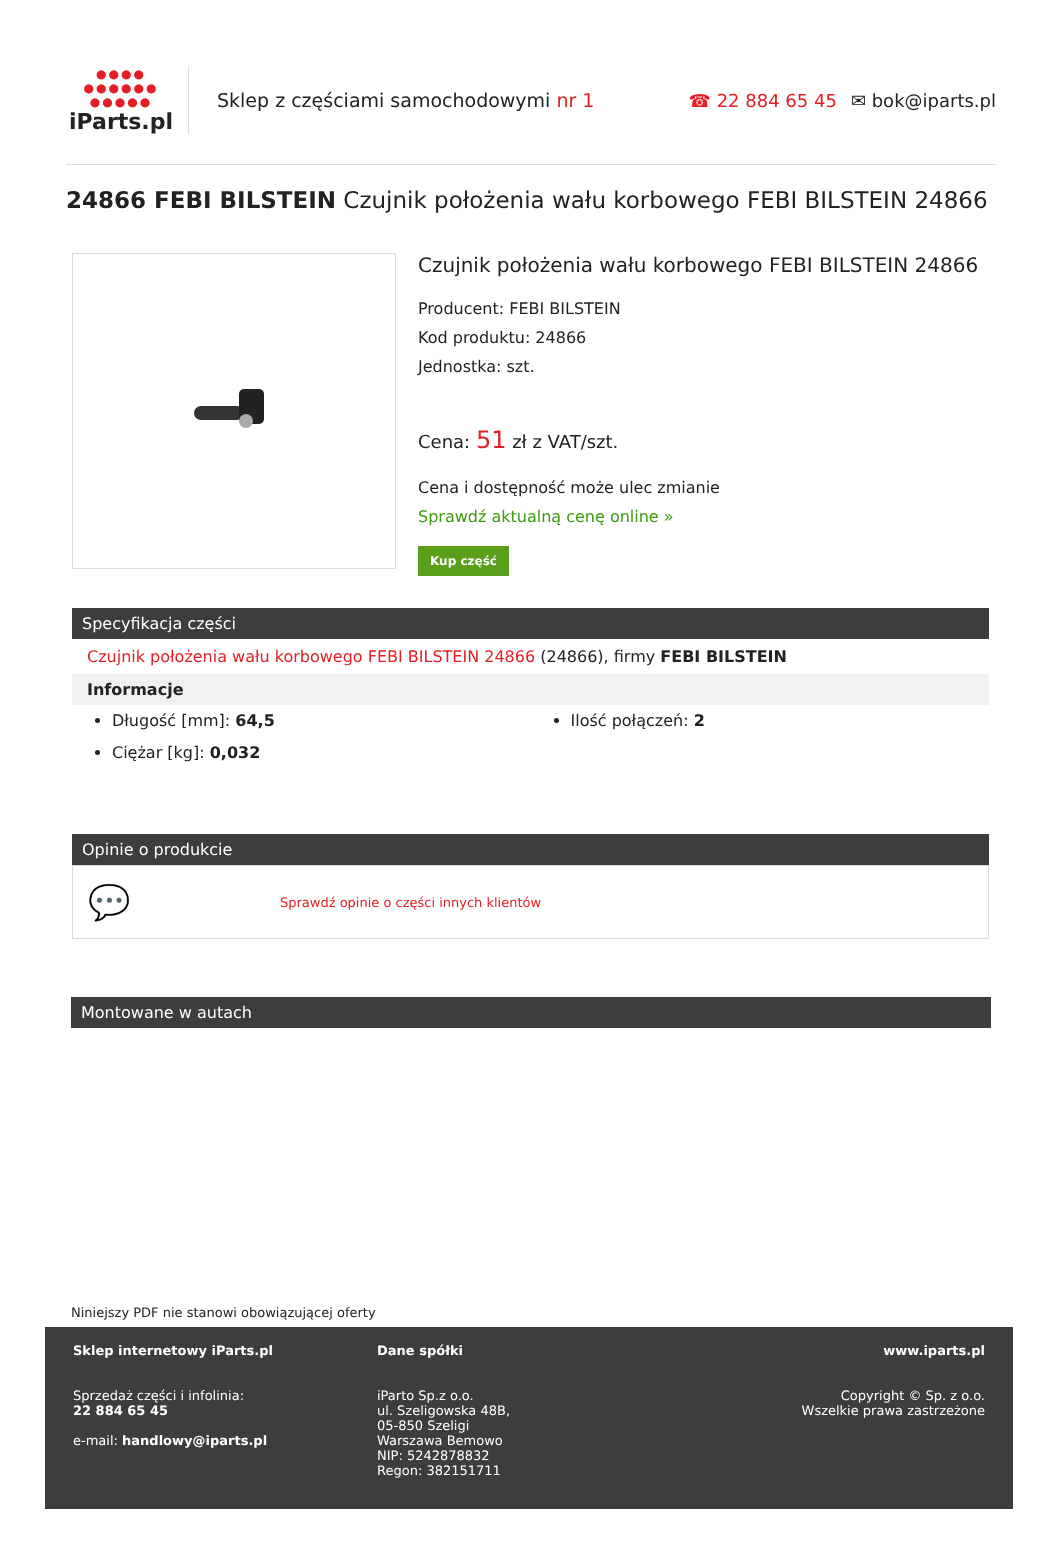●●●● ●●●●●● ●●●●●
iParts.pl
Sklep z częściami samochodowymi nr 1
☎ 22 884 65 45 ✉ bok@iparts.pl
24866 FEBI BILSTEIN Czujnik położenia wału korbowego FEBI BILSTEIN 24866
Czujnik położenia wału korbowego FEBI BILSTEIN 24866
Producent: FEBI BILSTEIN
Kod produktu: 24866
Jednostka: szt.
Cena: 51 zł z VAT/szt.
Cena i dostępność może ulec zmianie
Sprawdź aktualną cenę online »
Kup część
Specyfikacja części
Czujnik położenia wału korbowego FEBI BILSTEIN 24866 (24866), firmy FEBI BILSTEIN
Informacje
Długość [mm]: 64,5
Ciężar [kg]: 0,032
Ilość połączeń: 2
Opinie o produkcie
💬 Sprawdź opinie o części innych klientów
Montowane w autach
Niniejszy PDF nie stanowi obowiązującej oferty
Sklep internetowy iParts.pl
Sprzedaż części i infolinia:
22 884 65 45
e-mail: handlowy@iparts.pl
Dane spółki
iParto Sp.z o.o.
ul. Szeligowska 48B,
05-850 Szeligi
Warszawa Bemowo
NIP: 5242878832
Regon: 382151711
www.iparts.pl
Copyright © Sp. z o.o.
Wszelkie prawa zastrzeżone